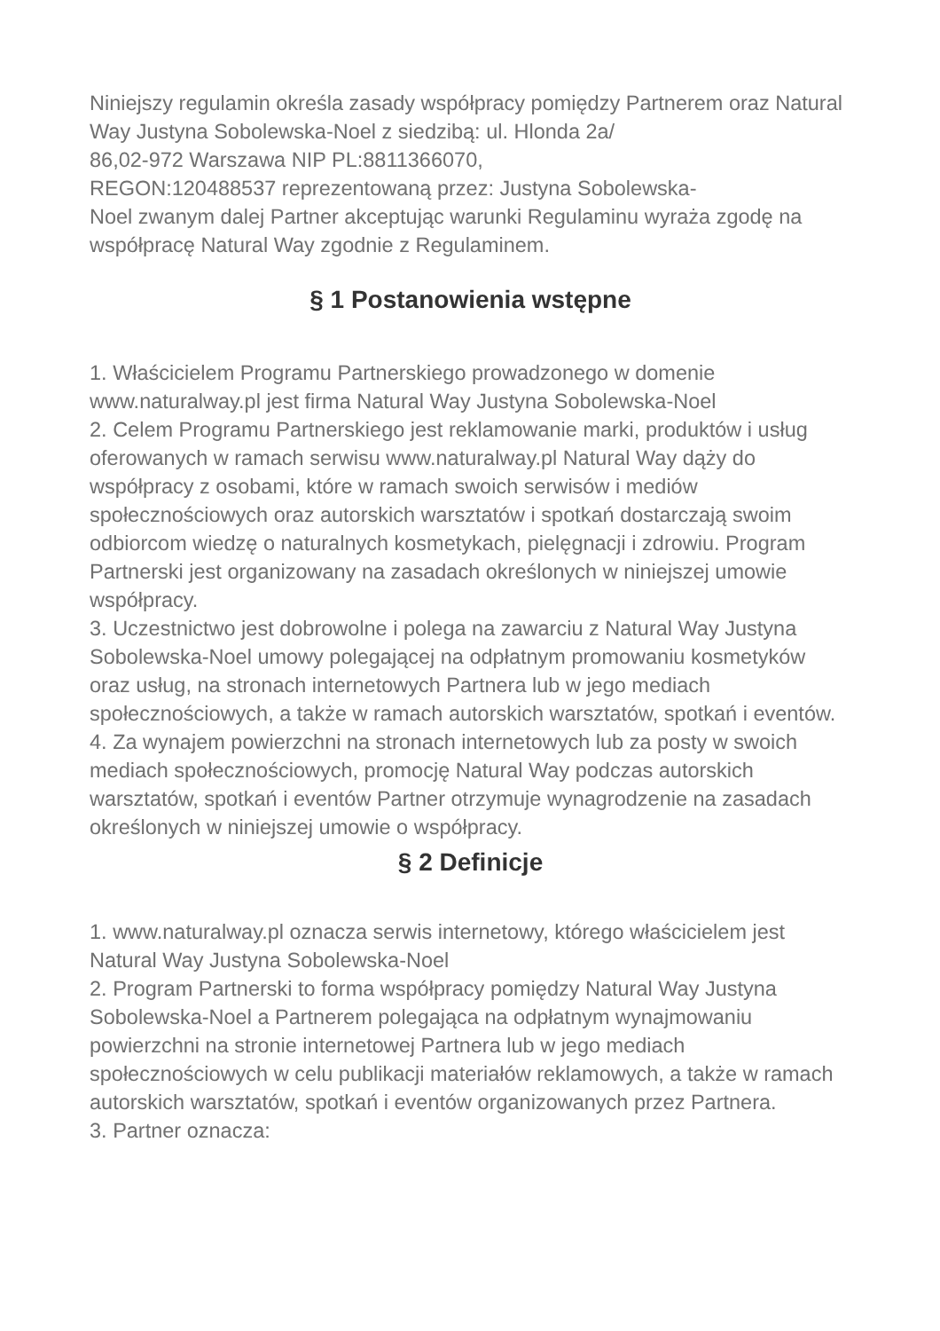Niniejszy regulamin określa zasady współpracy pomiędzy Partnerem oraz Natural Way Justyna Sobolewska-Noel z siedzibą: ul. Hlonda 2a/
86,02-972 Warszawa NIP PL:8811366070,
REGON:120488537 reprezentowaną przez: Justyna Sobolewska-
Noel zwanym dalej Partner akceptując warunki Regulaminu wyraża zgodę na współpracę Natural Way zgodnie z Regulaminem.
§ 1 Postanowienia wstępne
1. Właścicielem Programu Partnerskiego prowadzonego w domenie www.naturalway.pl jest firma Natural Way Justyna Sobolewska-Noel
2. Celem Programu Partnerskiego jest reklamowanie marki, produktów i usług oferowanych w ramach serwisu www.naturalway.pl Natural Way dąży do współpracy z osobami, które w ramach swoich serwisów i mediów społecznościowych oraz autorskich warsztatów i spotkań dostarczają swoim odbiorcom wiedzę o naturalnych kosmetykach, pielęgnacji i zdrowiu. Program Partnerski jest organizowany na zasadach określonych w niniejszej umowie współpracy.
3. Uczestnictwo jest dobrowolne i polega na zawarciu z Natural Way Justyna Sobolewska-Noel umowy polegającej na odpłatnym promowaniu kosmetyków oraz usług, na stronach internetowych Partnera lub w jego mediach społecznościowych, a także w ramach autorskich warsztatów, spotkań i eventów.
4. Za wynajem powierzchni na stronach internetowych lub za posty w swoich mediach społecznościowych, promocję Natural Way podczas autorskich warsztatów, spotkań i eventów Partner otrzymuje wynagrodzenie na zasadach określonych w niniejszej umowie o współpracy.
§ 2 Definicje
1. www.naturalway.pl oznacza serwis internetowy, którego właścicielem jest Natural Way Justyna Sobolewska-Noel
2. Program Partnerski to forma współpracy pomiędzy Natural Way Justyna Sobolewska-Noel a Partnerem polegająca na odpłatnym wynajmowaniu powierzchni na stronie internetowej Partnera lub w jego mediach społecznościowych w celu publikacji materiałów reklamowych, a także w ramach autorskich warsztatów, spotkań i eventów organizowanych przez Partnera.
3. Partner oznacza: